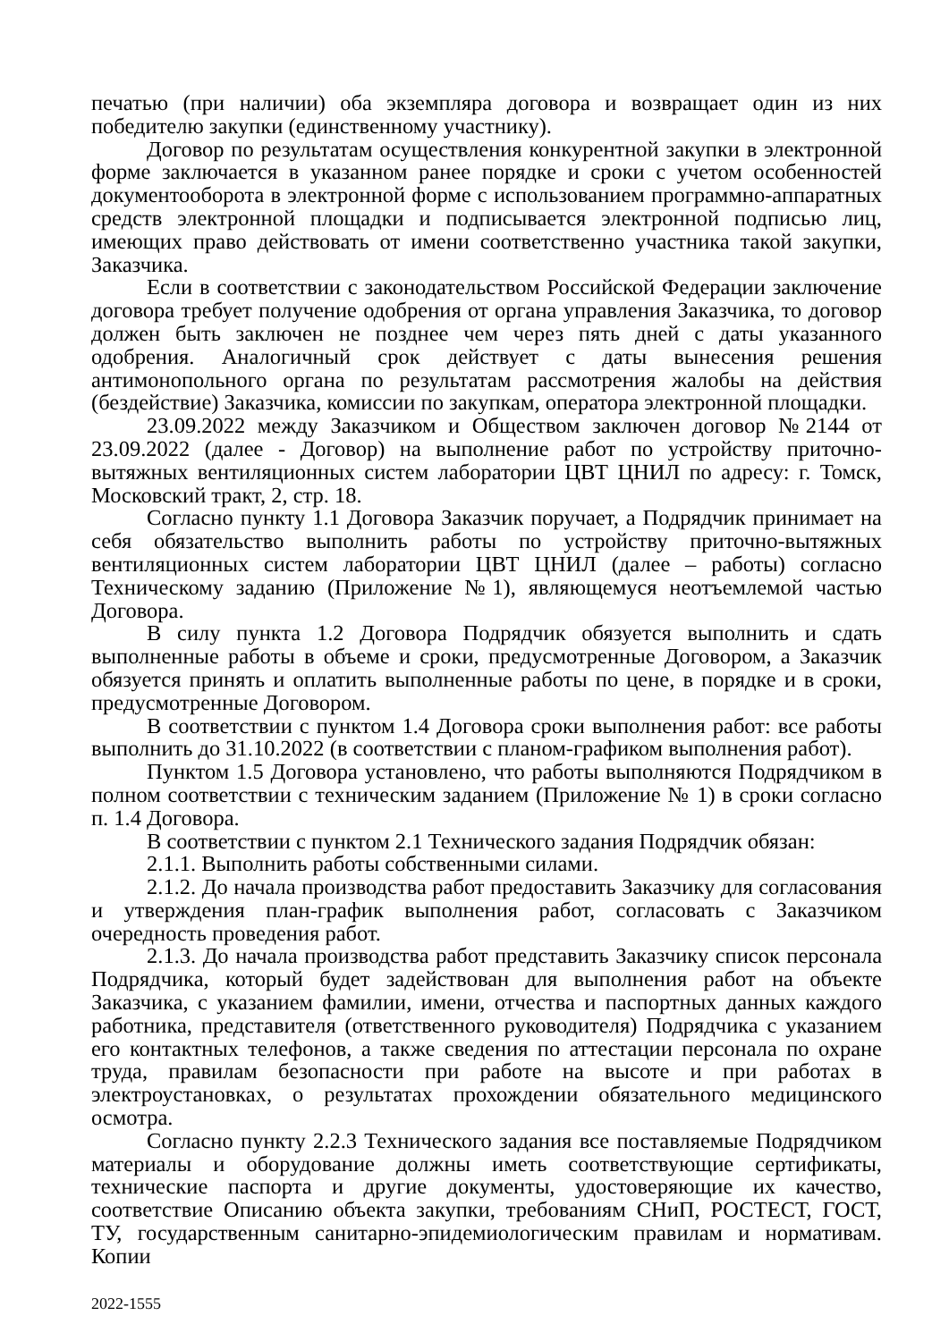печатью (при наличии) оба экземпляра договора и возвращает один из них победителю закупки (единственному участнику).
Договор по результатам осуществления конкурентной закупки в электронной форме заключается в указанном ранее порядке и сроки с учетом особенностей документооборота в электронной форме с использованием программно-аппаратных средств электронной площадки и подписывается электронной подписью лиц, имеющих право действовать от имени соответственно участника такой закупки, Заказчика.
Если в соответствии с законодательством Российской Федерации заключение договора требует получение одобрения от органа управления Заказчика, то договор должен быть заключен не позднее чем через пять дней с даты указанного одобрения. Аналогичный срок действует с даты вынесения решения антимонопольного органа по результатам рассмотрения жалобы на действия (бездействие) Заказчика, комиссии по закупкам, оператора электронной площадки.
23.09.2022 между Заказчиком и Обществом заключен договор №2144 от 23.09.2022 (далее - Договор) на выполнение работ по устройству приточно-вытяжных вентиляционных систем лаборатории ЦВТ ЦНИЛ по адресу: г. Томск, Московский тракт, 2, стр. 18.
Согласно пункту 1.1 Договора Заказчик поручает, а Подрядчик принимает на себя обязательство выполнить работы по устройству приточно-вытяжных вентиляционных систем лаборатории ЦВТ ЦНИЛ (далее – работы) согласно Техническому заданию (Приложение №1), являющемуся неотъемлемой частью Договора.
В силу пункта 1.2 Договора Подрядчик обязуется выполнить и сдать выполненные работы в объеме и сроки, предусмотренные Договором, а Заказчик обязуется принять и оплатить выполненные работы по цене, в порядке и в сроки, предусмотренные Договором.
В соответствии с пунктом 1.4 Договора сроки выполнения работ: все работы выполнить до 31.10.2022 (в соответствии с планом-графиком выполнения работ).
Пунктом 1.5 Договора установлено, что работы выполняются Подрядчиком в полном соответствии с техническим заданием (Приложение № 1) в сроки согласно п. 1.4 Договора.
В соответствии с пунктом 2.1 Технического задания Подрядчик обязан:
2.1.1. Выполнить работы собственными силами.
2.1.2. До начала производства работ предоставить Заказчику для согласования и утверждения план-график выполнения работ, согласовать с Заказчиком очередность проведения работ.
2.1.3. До начала производства работ представить Заказчику список персонала Подрядчика, который будет задействован для выполнения работ на объекте Заказчика, с указанием фамилии, имени, отчества и паспортных данных каждого работника, представителя (ответственного руководителя) Подрядчика с указанием его контактных телефонов, а также сведения по аттестации персонала по охране труда, правилам безопасности при работе на высоте и при работах в электроустановках, о результатах прохождении обязательного медицинского осмотра.
Согласно пункту 2.2.3 Технического задания все поставляемые Подрядчиком материалы и оборудование должны иметь соответствующие сертификаты, технические паспорта и другие документы, удостоверяющие их качество, соответствие Описанию объекта закупки, требованиям СНиП, РОСТЕСТ, ГОСТ, ТУ, государственным санитарно-эпидемиологическим правилам и нормативам. Копии
2022-1555